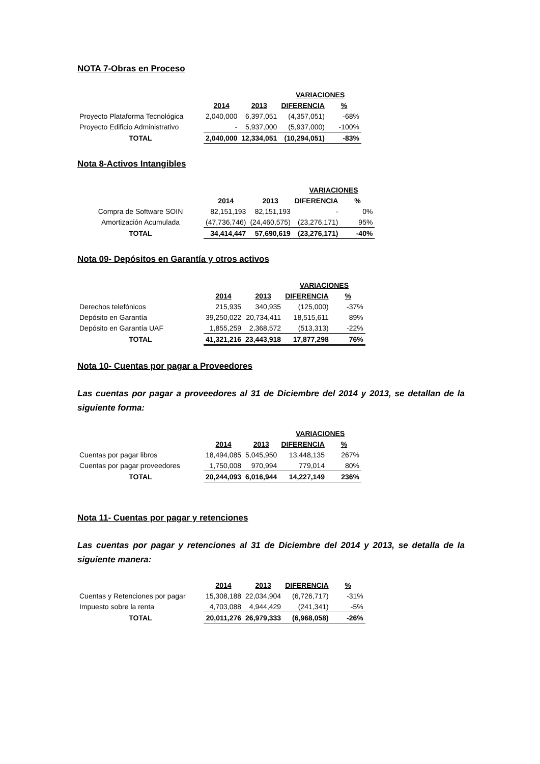NOTA 7-Obras en Proceso
| | | | VARIACIONES | |
| --- | --- | --- | --- | --- |
| | 2014 | 2013 | DIFERENCIA | % |
| Proyecto Plataforma Tecnológica | 2,040,000 | 6,397,051 | (4,357,051) | -68% |
| Proyecto Edificio Administrativo | - | 5,937,000 | (5,937,000) | -100% |
| TOTAL | 2,040,000 | 12,334,051 | (10,294,051) | -83% |
Nota 8-Activos Intangibles
| | | | VARIACIONES | |
| --- | --- | --- | --- | --- |
| | 2014 | 2013 | DIFERENCIA | % |
| Compra de Software SOIN | 82,151,193 | 82,151,193 | - | 0% |
| Amortización Acumulada | (47,736,746) | (24,460,575) | (23,276,171) | 95% |
| TOTAL | 34,414,447 | 57,690,619 | (23,276,171) | -40% |
Nota 09- Depósitos en Garantía y otros activos
| | | | VARIACIONES | |
| --- | --- | --- | --- | --- |
| | 2014 | 2013 | DIFERENCIA | % |
| Derechos telefónicos | 215,935 | 340,935 | (125,000) | -37% |
| Depósito en Garantía | 39,250,022 | 20,734,411 | 18,515,611 | 89% |
| Depósito en Garantía UAF | 1,855,259 | 2,368,572 | (513,313) | -22% |
| TOTAL | 41,321,216 | 23,443,918 | 17,877,298 | 76% |
Nota 10- Cuentas por pagar a Proveedores
Las cuentas por pagar a proveedores al 31 de Diciembre del 2014 y 2013, se detallan de la siguiente forma:
| | | | VARIACIONES | |
| --- | --- | --- | --- | --- |
| | 2014 | 2013 | DIFERENCIA | % |
| Cuentas por pagar libros | 18,494,085 | 5,045,950 | 13,448,135 | 267% |
| Cuentas por pagar proveedores | 1,750,008 | 970,994 | 779,014 | 80% |
| TOTAL | 20,244,093 | 6,016,944 | 14,227,149 | 236% |
Nota 11- Cuentas por pagar y retenciones
Las cuentas por pagar y retenciones al 31 de Diciembre del 2014 y 2013, se detalla de la siguiente manera:
| | 2014 | 2013 | DIFERENCIA | % |
| Cuentas y Retenciones por pagar | 15,308,188 | 22,034,904 | (6,726,717) | -31% |
| Impuesto sobre la renta | 4,703,088 | 4,944,429 | (241,341) | -5% |
| TOTAL | 20,011,276 | 26,979,333 | (6,968,058) | -26% |